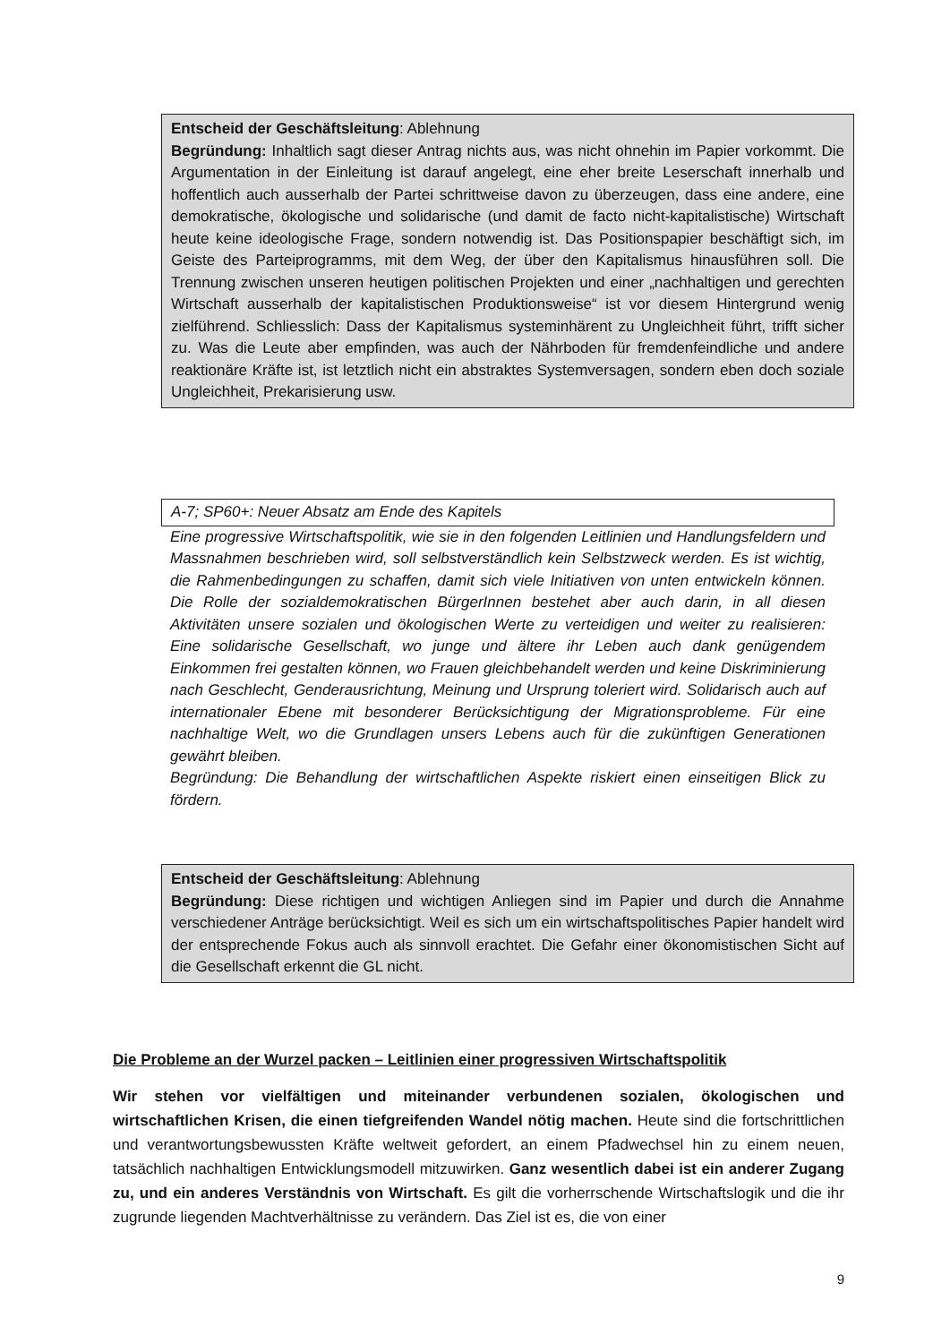Entscheid der Geschäftsleitung: Ablehnung
Begründung: Inhaltlich sagt dieser Antrag nichts aus, was nicht ohnehin im Papier vorkommt. Die Argumentation in der Einleitung ist darauf angelegt, eine eher breite Leserschaft innerhalb und hoffentlich auch ausserhalb der Partei schrittweise davon zu überzeugen, dass eine andere, eine demokratische, ökologische und solidarische (und damit de facto nicht-kapitalistische) Wirtschaft heute keine ideologische Frage, sondern notwendig ist. Das Positionspapier beschäftigt sich, im Geiste des Parteiprogramms, mit dem Weg, der über den Kapitalismus hinausführen soll. Die Trennung zwischen unseren heutigen politischen Projekten und einer „nachhaltigen und gerechten Wirtschaft ausserhalb der kapitalistischen Produktionsweise“ ist vor diesem Hintergrund wenig zielführend. Schliesslich: Dass der Kapitalismus systeminhärent zu Ungleichheit führt, trifft sicher zu. Was die Leute aber empfinden, was auch der Nährboden für fremdenfeindliche und andere reaktionäre Kräfte ist, ist letztlich nicht ein abstraktes Systemversagen, sondern eben doch soziale Ungleichheit, Prekarisierung usw.
A-7; SP60+: Neuer Absatz am Ende des Kapitels
Eine progressive Wirtschaftspolitik, wie sie in den folgenden Leitlinien und Handlungsfeldern und Massnahmen beschrieben wird, soll selbstverständlich kein Selbstzweck werden. Es ist wichtig, die Rahmenbedingungen zu schaffen, damit sich viele Initiativen von unten entwickeln können. Die Rolle der sozialdemokratischen BürgerInnen bestehet aber auch darin, in all diesen Aktivitäten unsere sozialen und ökologischen Werte zu verteidigen und weiter zu realisieren: Eine solidarische Gesellschaft, wo junge und ältere ihr Leben auch dank genügendem Einkommen frei gestalten können, wo Frauen gleichbehandelt werden und keine Diskriminierung nach Geschlecht, Genderausrichtung, Meinung und Ursprung toleriert wird. Solidarisch auch auf internationaler Ebene mit besonderer Berücksichtigung der Migrationsprobleme. Für eine nachhaltige Welt, wo die Grundlagen unsers Lebens auch für die zukünftigen Generationen gewährt bleiben.
Begründung: Die Behandlung der wirtschaftlichen Aspekte riskiert einen einseitigen Blick zu fördern.
Entscheid der Geschäftsleitung: Ablehnung
Begründung: Diese richtigen und wichtigen Anliegen sind im Papier und durch die Annahme verschiedener Anträge berücksichtigt. Weil es sich um ein wirtschaftspolitisches Papier handelt wird der entsprechende Fokus auch als sinnvoll erachtet. Die Gefahr einer ökonomistischen Sicht auf die Gesellschaft erkennt die GL nicht.
Die Probleme an der Wurzel packen – Leitlinien einer progressiven Wirtschaftspolitik
Wir stehen vor vielfältigen und miteinander verbundenen sozialen, ökologischen und wirtschaftlichen Krisen, die einen tiefgreifenden Wandel nötig machen. Heute sind die fortschrittlichen und verantwortungsbewussten Kräfte weltweit gefordert, an einem Pfadwechsel hin zu einem neuen, tatsächlich nachhaltigen Entwicklungsmodell mitzuwirken. Ganz wesentlich dabei ist ein anderer Zugang zu, und ein anderes Verständnis von Wirtschaft. Es gilt die vorherrschende Wirtschaftslogik und die ihr zugrunde liegenden Machtverhältnisse zu verändern. Das Ziel ist es, die von einer
9